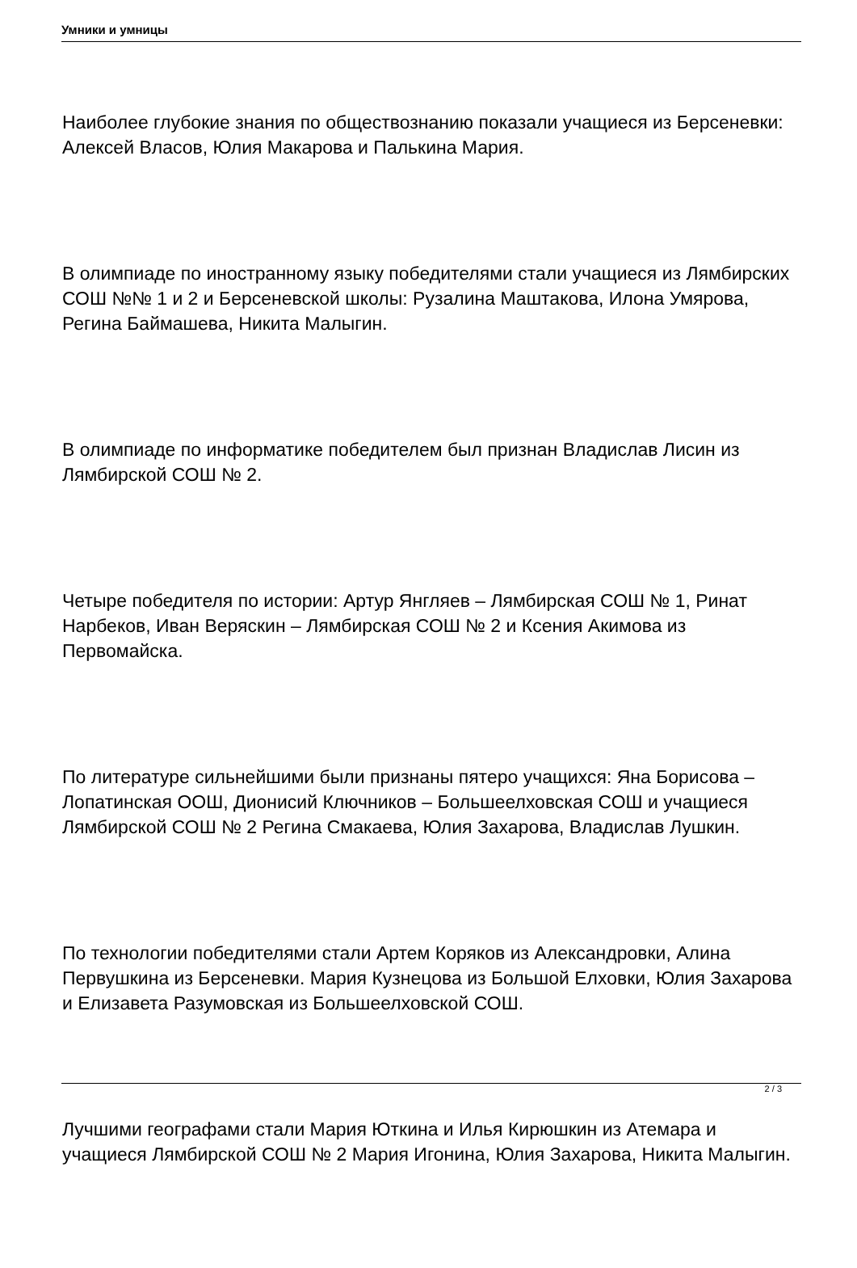Умники и умницы
Наиболее глубокие знания по обществознанию показали учащиеся из Берсеневки: Алексей Власов, Юлия Макарова и Палькина Мария.
В олимпиаде по иностранному языку победителями стали учащиеся из Лямбирских СОШ №№ 1 и 2 и Берсеневской школы: Рузалина Маштакова, Илона Умярова, Регина Баймашева, Никита Малыгин.
В олимпиаде по информатике победителем был признан Владислав Лисин из Лямбирской СОШ № 2.
Четыре победителя по истории: Артур Янгляев – Лямбирская СОШ № 1, Ринат Нарбеков, Иван Веряскин – Лямбирская СОШ № 2 и Ксения Акимова из Первомайска.
По литературе сильнейшими были признаны пятеро учащихся: Яна Борисова – Лопатинская ООШ, Дионисий Ключников – Большеелховская СОШ и учащиеся Лямбирской СОШ № 2 Регина Смакаева, Юлия Захарова, Владислав Лушкин.
По технологии победителями стали Артем Коряков из Александровки, Алина Первушкина из Берсеневки. Мария Кузнецова из Большой Елховки, Юлия Захарова и Елизавета Разумовская из Большеелховской СОШ.
Лучшими географами стали Мария Юткина и Илья Кирюшкин из Атемара и учащиеся Лямбирской СОШ № 2 Мария Игонина, Юлия Захарова, Никита Малыгин.
2 / 3